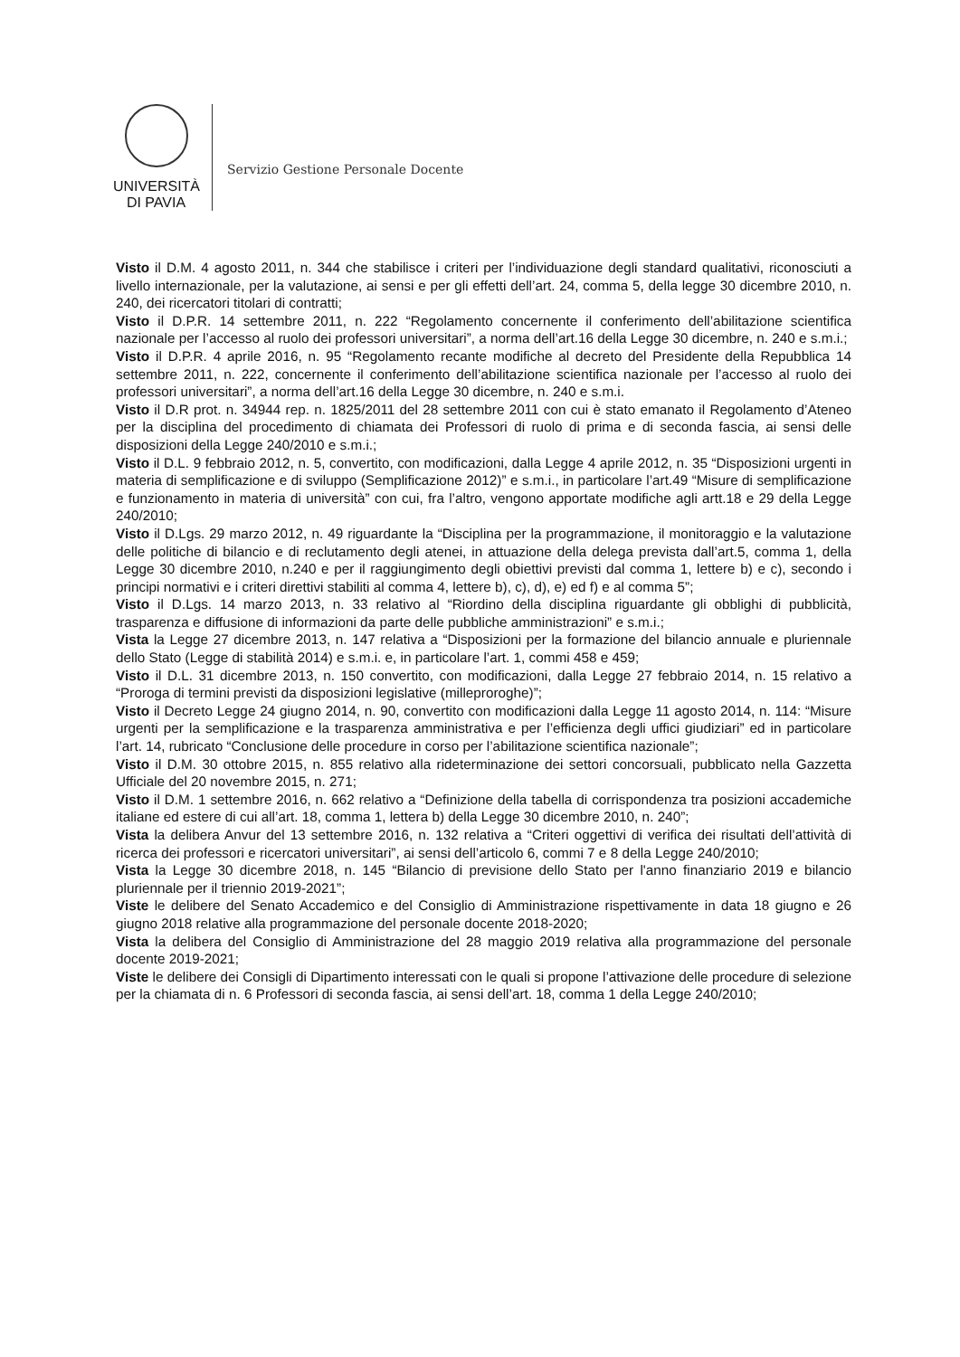UNIVERSITÀ
DI PAVIA
Servizio Gestione Personale Docente
Visto il D.M. 4 agosto 2011, n. 344 che stabilisce i criteri per l’individuazione degli standard qualitativi, riconosciuti a livello internazionale, per la valutazione, ai sensi e per gli effetti dell’art. 24, comma 5, della legge 30 dicembre 2010, n. 240, dei ricercatori titolari di contratti;
Visto il D.P.R. 14 settembre 2011, n. 222 “Regolamento concernente il conferimento dell’abilitazione scientifica nazionale per l’accesso al ruolo dei professori universitari”, a norma dell’art.16 della Legge 30 dicembre, n. 240 e s.m.i.;
Visto il D.P.R. 4 aprile 2016, n. 95 “Regolamento recante modifiche al decreto del Presidente della Repubblica 14 settembre 2011, n. 222, concernente il conferimento dell’abilitazione scientifica nazionale per l’accesso al ruolo dei professori universitari”, a norma dell’art.16 della Legge 30 dicembre, n. 240 e s.m.i.
Visto il D.R prot. n. 34944 rep. n. 1825/2011 del 28 settembre 2011 con cui è stato emanato il Regolamento d’Ateneo per la disciplina del procedimento di chiamata dei Professori di ruolo di prima e di seconda fascia, ai sensi delle disposizioni della Legge 240/2010 e s.m.i.;
Visto il D.L. 9 febbraio 2012, n. 5, convertito, con modificazioni, dalla Legge 4 aprile 2012, n. 35 “Disposizioni urgenti in materia di semplificazione e di sviluppo (Semplificazione 2012)” e s.m.i., in particolare l’art.49 “Misure di semplificazione e funzionamento in materia di università” con cui, fra l’altro, vengono apportate modifiche agli artt.18 e 29 della Legge 240/2010;
Visto il D.Lgs. 29 marzo 2012, n. 49 riguardante la “Disciplina per la programmazione, il monitoraggio e la valutazione delle politiche di bilancio e di reclutamento degli atenei, in attuazione della delega prevista dall’art.5, comma 1, della Legge 30 dicembre 2010, n.240 e per il raggiungimento degli obiettivi previsti dal comma 1, lettere b) e c), secondo i principi normativi e i criteri direttivi stabiliti al comma 4, lettere b), c), d), e) ed f) e al comma 5”;
Visto il D.Lgs. 14 marzo 2013, n. 33 relativo al “Riordino della disciplina riguardante gli obblighi di pubblicità, trasparenza e diffusione di informazioni da parte delle pubbliche amministrazioni” e s.m.i.;
Vista la Legge 27 dicembre 2013, n. 147 relativa a “Disposizioni per la formazione del bilancio annuale e pluriennale dello Stato (Legge di stabilità 2014) e s.m.i. e, in particolare l’art. 1, commi 458 e 459;
Visto il D.L. 31 dicembre 2013, n. 150 convertito, con modificazioni, dalla Legge 27 febbraio 2014, n. 15 relativo a “Proroga di termini previsti da disposizioni legislative (milleproroghe)”;
Visto il Decreto Legge 24 giugno 2014, n. 90, convertito con modificazioni dalla Legge 11 agosto 2014, n. 114: “Misure urgenti per la semplificazione e la trasparenza amministrativa e per l’efficienza degli uffici giudiziari” ed in particolare l’art. 14, rubricato “Conclusione delle procedure in corso per l’abilitazione scientifica nazionale”;
Visto il D.M. 30 ottobre 2015, n. 855 relativo alla rideterminazione dei settori concorsuali, pubblicato nella Gazzetta Ufficiale del 20 novembre 2015, n. 271;
Visto il D.M. 1 settembre 2016, n. 662 relativo a “Definizione della tabella di corrispondenza tra posizioni accademiche italiane ed estere di cui all’art. 18, comma 1, lettera b) della Legge 30 dicembre 2010, n. 240”;
Vista la delibera Anvur del 13 settembre 2016, n. 132 relativa a “Criteri oggettivi di verifica dei risultati dell’attività di ricerca dei professori e ricercatori universitari”, ai sensi dell’articolo 6, commi 7 e 8 della Legge 240/2010;
Vista la Legge 30 dicembre 2018, n. 145 “Bilancio di previsione dello Stato per l'anno finanziario 2019 e bilancio pluriennale per il triennio 2019-2021”;
Viste le delibere del Senato Accademico e del Consiglio di Amministrazione rispettivamente in data 18 giugno e 26 giugno 2018 relative alla programmazione del personale docente 2018-2020;
Vista la delibera del Consiglio di Amministrazione del 28 maggio 2019 relativa alla programmazione del personale docente 2019-2021;
Viste le delibere dei Consigli di Dipartimento interessati con le quali si propone l’attivazione delle procedure di selezione per la chiamata di n. 6 Professori di seconda fascia, ai sensi dell’art. 18, comma 1 della Legge 240/2010;